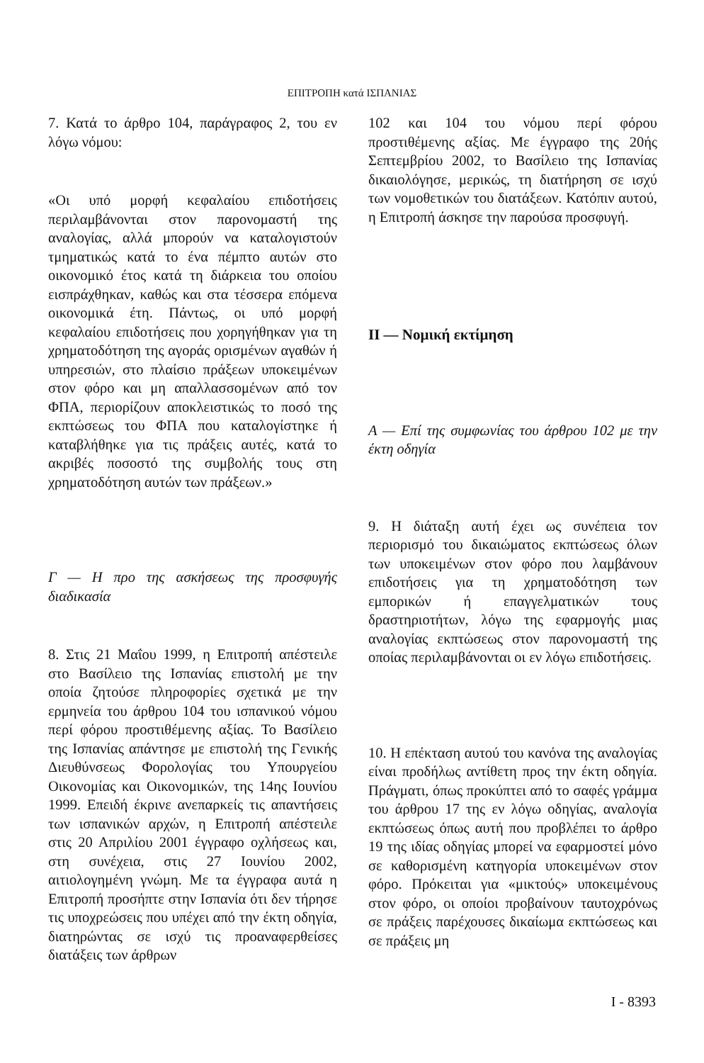ΕΠΙΤΡΟΠΗ κατά ΙΣΠΑΝΙΑΣ
7. Κατά το άρθρο 104, παράγραφος 2, του εν λόγω νόμου:
«Οι υπό μορφή κεφαλαίου επιδοτήσεις περιλαμβάνονται στον παρονομαστή της αναλογίας, αλλά μπορούν να καταλογιστούν τμηματικώς κατά το ένα πέμπτο αυτών στο οικονομικό έτος κατά τη διάρκεια του οποίου εισπράχθηκαν, καθώς και στα τέσσερα επόμενα οικονομικά έτη. Πάντως, οι υπό μορφή κεφαλαίου επιδοτήσεις που χορηγήθηκαν για τη χρηματοδότηση της αγοράς ορισμένων αγαθών ή υπηρεσιών, στο πλαίσιο πράξεων υποκειμένων στον φόρο και μη απαλλασσομένων από τον ΦΠΑ, περιορίζουν αποκλειστικώς το ποσό της εκπτώσεως του ΦΠΑ που καταλογίστηκε ή καταβλήθηκε για τις πράξεις αυτές, κατά το ακριβές ποσοστό της συμβολής τους στη χρηματοδότηση αυτών των πράξεων.»
Γ — Η προ της ασκήσεως της προσφυγής διαδικασία
8. Στις 21 Μαΐου 1999, η Επιτροπή απέστειλε στο Βασίλειο της Ισπανίας επιστολή με την οποία ζητούσε πληροφορίες σχετικά με την ερμηνεία του άρθρου 104 του ισπανικού νόμου περί φόρου προστιθέμενης αξίας. Το Βασίλειο της Ισπανίας απάντησε με επιστολή της Γενικής Διευθύνσεως Φορολογίας του Υπουργείου Οικονομίας και Οικονομικών, της 14ης Ιουνίου 1999. Επειδή έκρινε ανεπαρκείς τις απαντήσεις των ισπανικών αρχών, η Επιτροπή απέστειλε στις 20 Απριλίου 2001 έγγραφο οχλήσεως και, στη συνέχεια, στις 27 Ιουνίου 2002, αιτιολογημένη γνώμη. Με τα έγγραφα αυτά η Επιτροπή προσήπτε στην Ισπανία ότι δεν τήρησε τις υποχρεώσεις που υπέχει από την έκτη οδηγία, διατηρώντας σε ισχύ τις προαναφερθείσες διατάξεις των άρθρων
102 και 104 του νόμου περί φόρου προστιθέμενης αξίας. Με έγγραφο της 20ής Σεπτεμβρίου 2002, το Βασίλειο της Ισπανίας δικαιολόγησε, μερικώς, τη διατήρηση σε ισχύ των νομοθετικών του διατάξεων. Κατόπιν αυτού, η Επιτροπή άσκησε την παρούσα προσφυγή.
II — Νομική εκτίμηση
A — Επί της συμφωνίας του άρθρου 102 με την έκτη οδηγία
9. Η διάταξη αυτή έχει ως συνέπεια τον περιορισμό του δικαιώματος εκπτώσεως όλων των υποκειμένων στον φόρο που λαμβάνουν επιδοτήσεις για τη χρηματοδότηση των εμπορικών ή επαγγελματικών τους δραστηριοτήτων, λόγω της εφαρμογής μιας αναλογίας εκπτώσεως στον παρονομαστή της οποίας περιλαμβάνονται οι εν λόγω επιδοτήσεις.
10. Η επέκταση αυτού του κανόνα της αναλογίας είναι προδήλως αντίθετη προς την έκτη οδηγία. Πράγματι, όπως προκύπτει από το σαφές γράμμα του άρθρου 17 της εν λόγω οδηγίας, αναλογία εκπτώσεως όπως αυτή που προβλέπει το άρθρο 19 της ιδίας οδηγίας μπορεί να εφαρμοστεί μόνο σε καθορισμένη κατηγορία υποκειμένων στον φόρο. Πρόκειται για «μικτούς» υποκειμένους στον φόρο, οι οποίοι προβαίνουν ταυτοχρόνως σε πράξεις παρέχουσες δικαίωμα εκπτώσεως και σε πράξεις μη
I - 8393